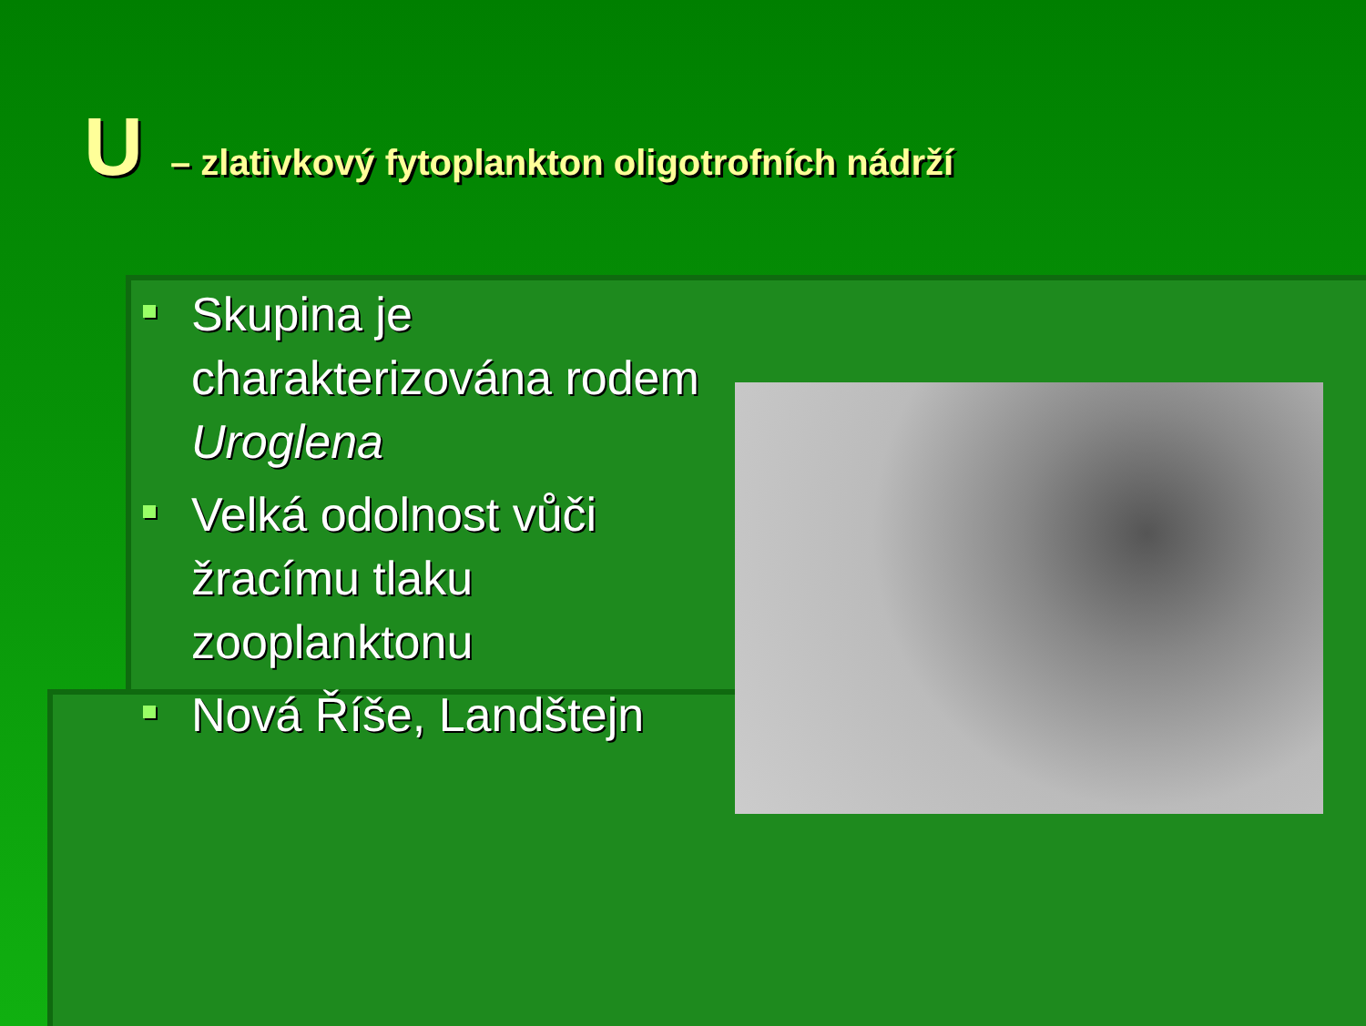U – zlativkový fytoplankton oligotrofních nádrží
Skupina je charakterizována rodem Uroglena
Velká odolnost vůči žracímu tlaku zooplanktonu
Nová Říše, Landštejn